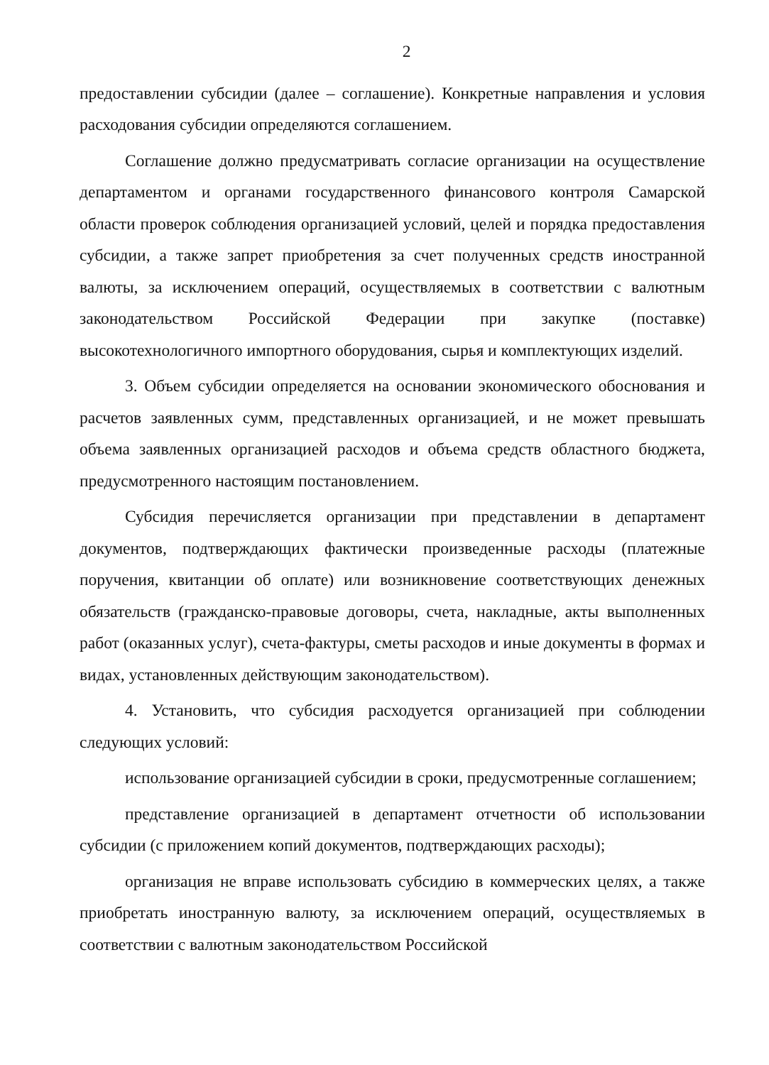2
предоставлении субсидии (далее – соглашение). Конкретные направления и условия расходования субсидии определяются соглашением.
Соглашение должно предусматривать согласие организации на осуществление департаментом и органами государственного финансового контроля Самарской области проверок соблюдения организацией условий, целей и порядка предоставления субсидии, а также запрет приобретения за счет полученных средств иностранной валюты, за исключением операций, осуществляемых в соответствии с валютным законодательством Российской Федерации при закупке (поставке) высокотехнологичного импортного оборудования, сырья и комплектующих изделий.
3. Объем субсидии определяется на основании экономического обоснования и расчетов заявленных сумм, представленных организацией, и не может превышать объема заявленных организацией расходов и объема средств областного бюджета, предусмотренного настоящим постановлением.
Субсидия перечисляется организации при представлении в департамент документов, подтверждающих фактически произведенные расходы (платежные поручения, квитанции об оплате) или возникновение соответствующих денежных обязательств (гражданско-правовые договоры, счета, накладные, акты выполненных работ (оказанных услуг), счета-фактуры, сметы расходов и иные документы в формах и видах, установленных действующим законодательством).
4. Установить, что субсидия расходуется организацией при соблюдении следующих условий:
использование организацией субсидии в сроки, предусмотренные соглашением;
представление организацией в департамент отчетности об использовании субсидии (с приложением копий документов, подтверждающих расходы);
организация не вправе использовать субсидию в коммерческих целях, а также приобретать иностранную валюту, за исключением операций, осуществляемых в соответствии с валютным законодательством Российской